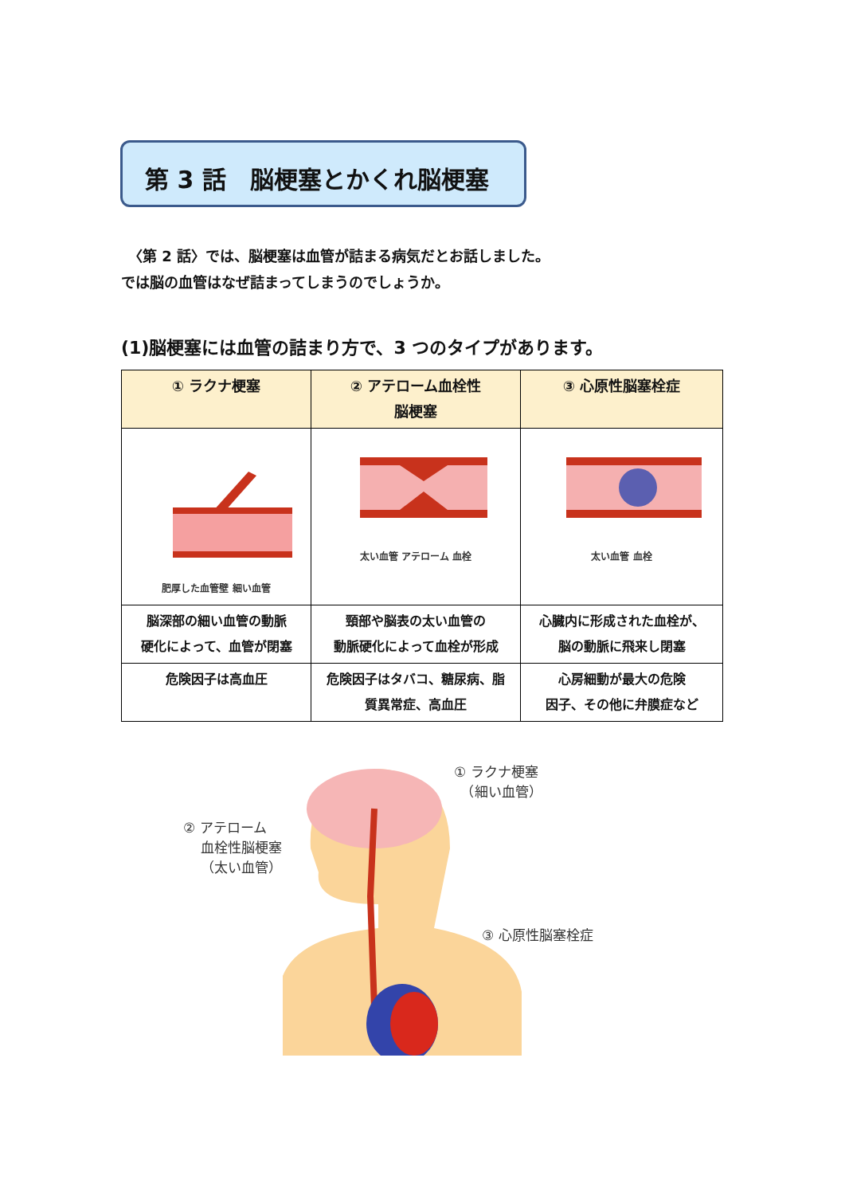第 3 話　脳梗塞とかくれ脳梗塞
　〈第 2 話〉では、脳梗塞は血管が詰まる病気だとお話しました。
では脳の血管はなぜ詰まってしまうのでしょうか。
(1)脳梗塞には血管の詰まり方で、3 つのタイプがあります。
| ① ラクナ梗塞 | ② アテローム血栓性 脳梗塞 | ③ 心原性脳塞栓症 |
| --- | --- | --- |
| 肥厚した血管壁 細い血管 | 太い血管 アテローム 血栓 | 太い血管 血栓 |
| 脳深部の細い血管の動脈 硬化によって、血管が閉塞 | 頸部や脳表の太い血管の 動脈硬化によって血栓が形成 | 心臓内に形成された血栓が、 脳の動脈に飛来し閉塞 |
| 危険因子は高血圧 | 危険因子はタバコ、糖尿病、脂 質異常症、高血圧 | 心房細動が最大の危険 因子、その他に弁膜症など |
① ラクナ梗塞
　（細い血管）
② アテローム
　 血栓性脳梗塞
　 （太い血管）
③ 心原性脳塞栓症